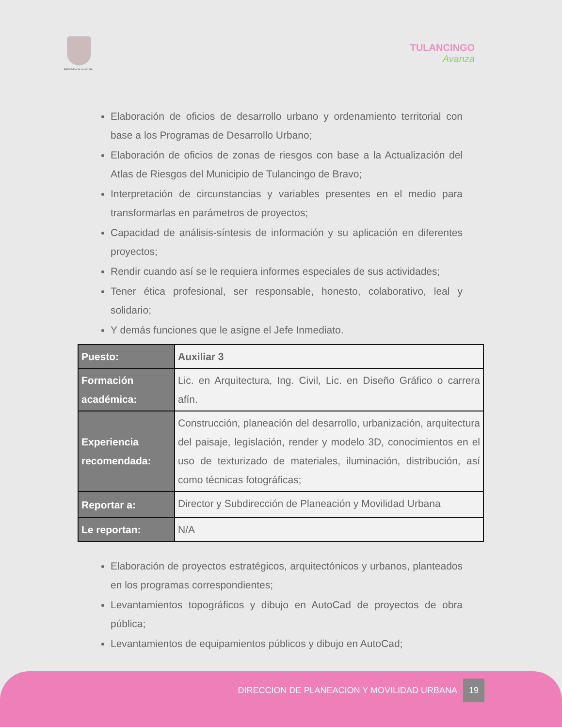PRESIDENCIA MUNICIPAL
TULANCINGO
Avanza
Elaboración de oficios de desarrollo urbano y ordenamiento territorial con base a los Programas de Desarrollo Urbano;
Elaboración de oficios de zonas de riesgos con base a la Actualización del Atlas de Riesgos del Municipio de Tulancingo de Bravo;
Interpretación de circunstancias y variables presentes en el medio para transformarlas en parámetros de proyectos;
Capacidad de análisis-síntesis de información y su aplicación en diferentes proyectos;
Rendir cuando así se le requiera informes especiales de sus actividades;
Tener ética profesional, ser responsable, honesto, colaborativo, leal y solidario;
Y demás funciones que le asigne el Jefe Inmediato.
| Puesto: | Auxiliar 3 |
| Formación académica: | Lic. en Arquitectura, Ing. Civil, Lic. en Diseño Gráfico o carrera afín. |
| Experiencia recomendada: | Construcción, planeación del desarrollo, urbanización, arquitectura del paisaje, legislación, render y modelo 3D, conocimientos en el uso de texturizado de materiales, iluminación, distribución, así como técnicas fotográficas; |
| Reportar a: | Director y Subdirección de Planeación y Movilidad Urbana |
| Le reportan: | N/A |
Elaboración de proyectos estratégicos, arquitectónicos y urbanos, planteados en los programas correspondientes;
Levantamientos topográficos y dibujo en AutoCad de proyectos de obra pública;
Levantamientos de equipamientos públicos y dibujo en AutoCad;
DIRECCION DE PLANEACION Y MOVILIDAD URBANA 19